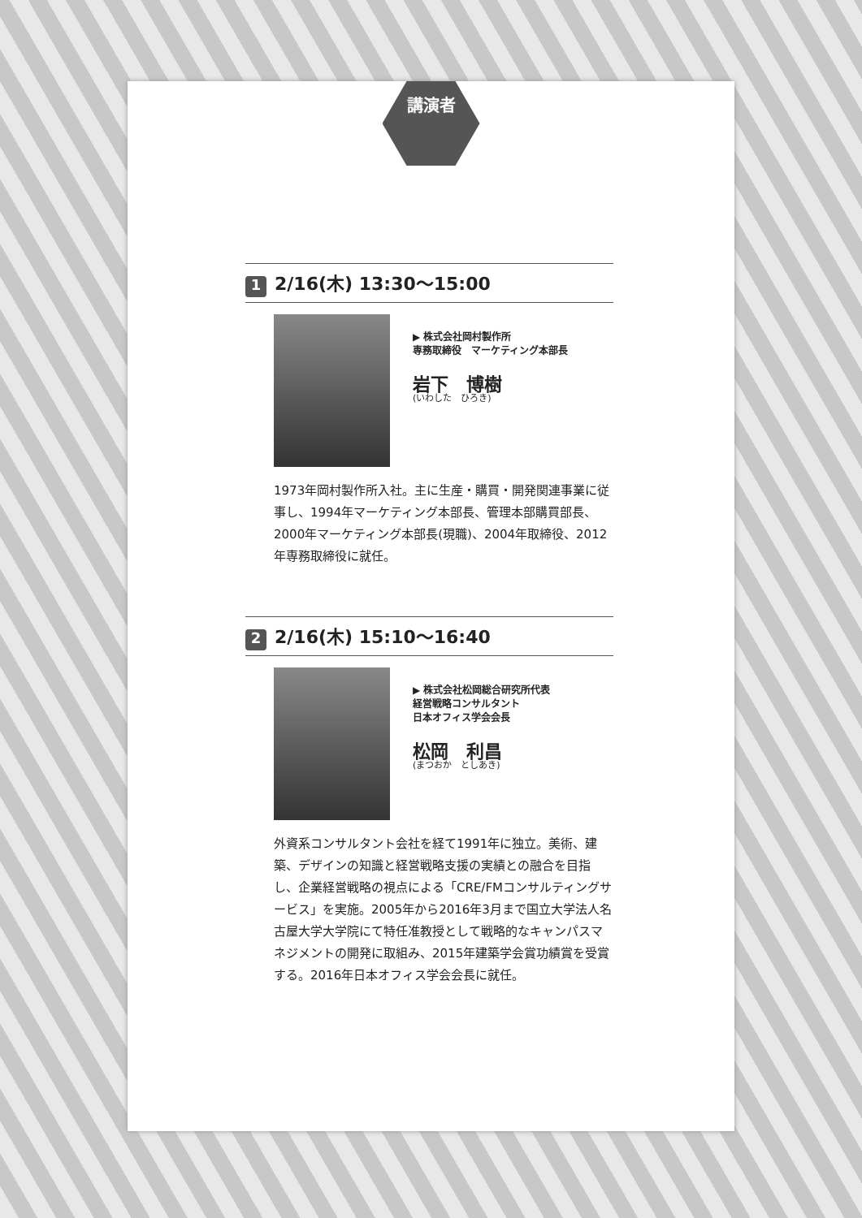講演者
1 2/16(木) 13:30～15:00
▶ 株式会社岡村製作所
専務取締役　マーケティング本部長
岩下　博樹
(いわした　ひろき)
1973年岡村製作所入社。主に生産・購買・開発関連事業に従事し、1994年マーケティング本部長、管理本部購買部長、2000年マーケティング本部長(現職)、2004年取締役、2012年専務取締役に就任。
2 2/16(木) 15:10～16:40
▶ 株式会社松岡総合研究所代表
経営戦略コンサルタント
日本オフィス学会会長
松岡　利昌
(まつおか　としあき)
外資系コンサルタント会社を経て1991年に独立。美術、建築、デザインの知識と経営戦略支援の実績との融合を目指し、企業経営戦略の視点による「CRE/FMコンサルティングサービス」を実施。2005年から2016年3月まで国立大学法人名古屋大学大学院にて特任准教授として戦略的なキャンパスマネジメントの開発に取組み、2015年建築学会賞功績賞を受賞する。2016年日本オフィス学会会長に就任。